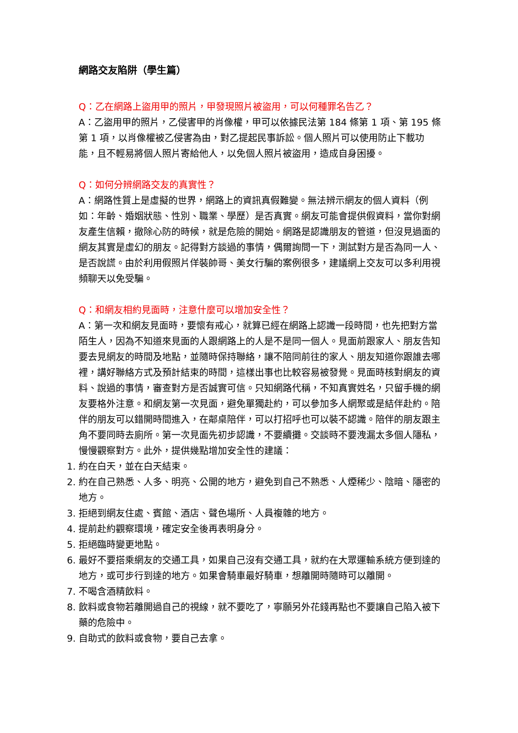網路交友陷阱（學生篇）
Q：乙在網路上盜用甲的照片，甲發現照片被盜用，可以何種罪名告乙？
A：乙盜用甲的照片，乙侵害甲的肖像權，甲可以依據民法第 184 條第 1 項、第 195 條第 1 項，以肖像權被乙侵害為由，對乙提起民事訴訟。個人照片可以使用防止下載功能，且不輕易將個人照片寄給他人，以免個人照片被盜用，造成自身困擾。
Q：如何分辨網路交友的真實性？
A：網路性質上是虛擬的世界，網路上的資訊真假難變。無法辨示網友的個人資料（例如：年齡、婚姻狀態、性別、職業、學歷）是否真實。網友可能會提供假資料，當你對網友產生信賴，撤除心防的時候，就是危險的開始。網路是認識朋友的管道，但沒見過面的網友其實是虛幻的朋友。記得對方談過的事情，偶爾詢問一下，測試對方是否為同一人、是否說謊。由於利用假照片佯裝帥哥、美女行騙的案例很多，建議網上交友可以多利用視頻聊天以免受騙。
Q：和網友相約見面時，注意什麼可以增加安全性？
A：第一次和網友見面時，要懷有戒心，就算已經在網路上認識一段時間，也先把對方當陌生人，因為不知道來見面的人跟網路上的人是不是同一個人。見面前跟家人、朋友告知要去見網友的時間及地點，並隨時保持聯絡，讓不陪同前往的家人、朋友知道你跟誰去哪裡，講好聯絡方式及預計結束的時間，這樣出事也比較容易被發覺。見面時核對網友的資料、說過的事情，審查對方是否誠實可信。只知網路代稱，不知真實姓名，只留手機的網友要格外注意。和網友第一次見面，避免單獨赴約，可以參加多人網聚或是結伴赴約。陪伴的朋友可以錯開時間進入，在鄰桌陪伴，可以打招呼也可以裝不認識。陪伴的朋友跟主角不要同時去廁所。第一次見面先初步認識，不要續攤。交談時不要洩漏太多個人隱私，慢慢觀察對方。此外，提供幾點增加安全性的建議：
1. 約在白天，並在白天結束。
2. 約在自己熟悉、人多、明亮、公開的地方，避免到自己不熟悉、人煙稀少、陰暗、隱密的地方。
3. 拒絕到網友住處、賓館、酒店、聲色場所、人員複雜的地方。
4. 提前赴約觀察環境，確定安全後再表明身分。
5. 拒絕臨時變更地點。
6. 最好不要搭乘網友的交通工具，如果自己沒有交通工具，就約在大眾運輸系統方便到達的地方，或可步行到達的地方。如果會騎車最好騎車，想離開時隨時可以離開。
7. 不喝含酒精飲料。
8. 飲料或食物若離開過自己的視線，就不要吃了，寧願另外花錢再點也不要讓自己陷入被下藥的危險中。
9. 自助式的飲料或食物，要自己去拿。